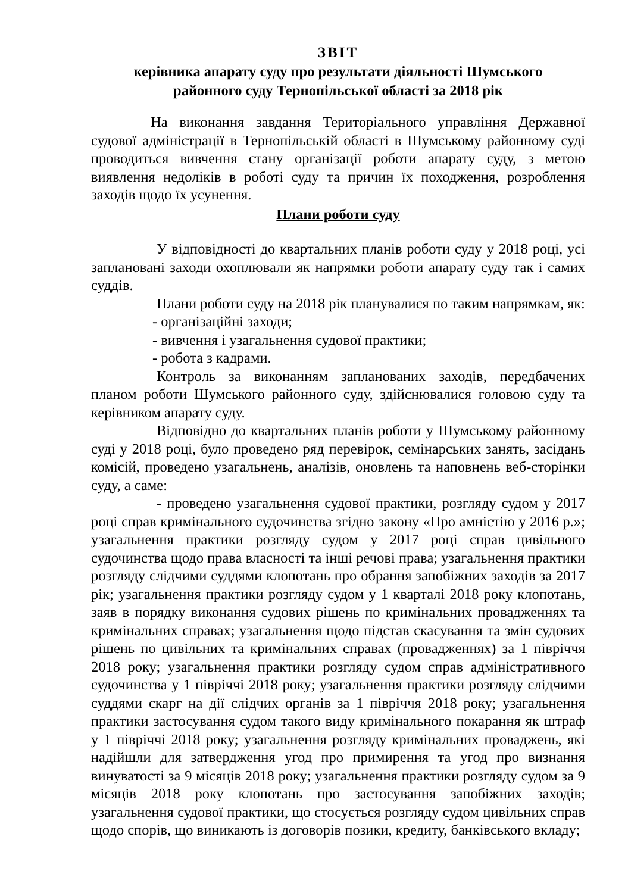ЗВІТ
керівника апарату суду про результати діяльності Шумського
районного суду Тернопільської області за 2018 рік
На виконання завдання Територіального управління Державної судової адміністрації в Тернопільській області в Шумському районному суді проводиться вивчення стану організації роботи апарату суду, з метою виявлення недоліків в роботі суду та причин їх походження, розроблення заходів щодо їх усунення.
Плани роботи суду
У відповідності до квартальних планів роботи суду у 2018 році, усі заплановані заходи охоплювали як напрямки роботи апарату суду так і самих суддів.
Плани роботи суду на 2018 рік планувалися по таким напрямкам, як:
- організаційні заходи;
- вивчення і узагальнення судової практики;
- робота з кадрами.
Контроль за виконанням запланованих заходів, передбачених планом роботи Шумського районного суду, здійснювалися головою суду та керівником апарату суду.
Відповідно до квартальних планів роботи у Шумському районному суді у 2018 році, було проведено ряд перевірок, семінарських занять, засідань комісій, проведено узагальнень, аналізів, оновлень та наповнень веб-сторінки суду, а саме:
- проведено узагальнення судової практики, розгляду судом у 2017 році справ кримінального судочинства згідно закону «Про амністію у 2016 р.»; узагальнення практики розгляду судом у 2017 році справ цивільного судочинства щодо права власності та інші речові права; узагальнення практики розгляду слідчими суддями клопотань про обрання запобіжних заходів за 2017 рік; узагальнення практики розгляду судом у 1 кварталі 2018 року клопотань, заяв в порядку виконання судових рішень по кримінальних провадженнях та кримінальних справах; узагальнення щодо підстав скасування та змін судових рішень по цивільних та кримінальних справах (провадженнях) за 1 півріччя 2018 року; узагальнення практики розгляду судом справ адміністративного судочинства у 1 півріччі 2018 року; узагальнення практики розгляду слідчими суддями скарг на дії слідчих органів за 1 півріччя 2018 року; узагальнення практики застосування судом такого виду кримінального покарання як штраф у 1 півріччі 2018 року; узагальнення розгляду кримінальних проваджень, які надійшли для затвердження угод про примирення та угод про визнання винуватості за 9 місяців 2018 року; узагальнення практики розгляду судом за 9 місяців 2018 року клопотань про застосування запобіжних заходів; узагальнення судової практики, що стосується розгляду судом цивільних справ щодо спорів, що виникають із договорів позики, кредиту, банківського вкладу;